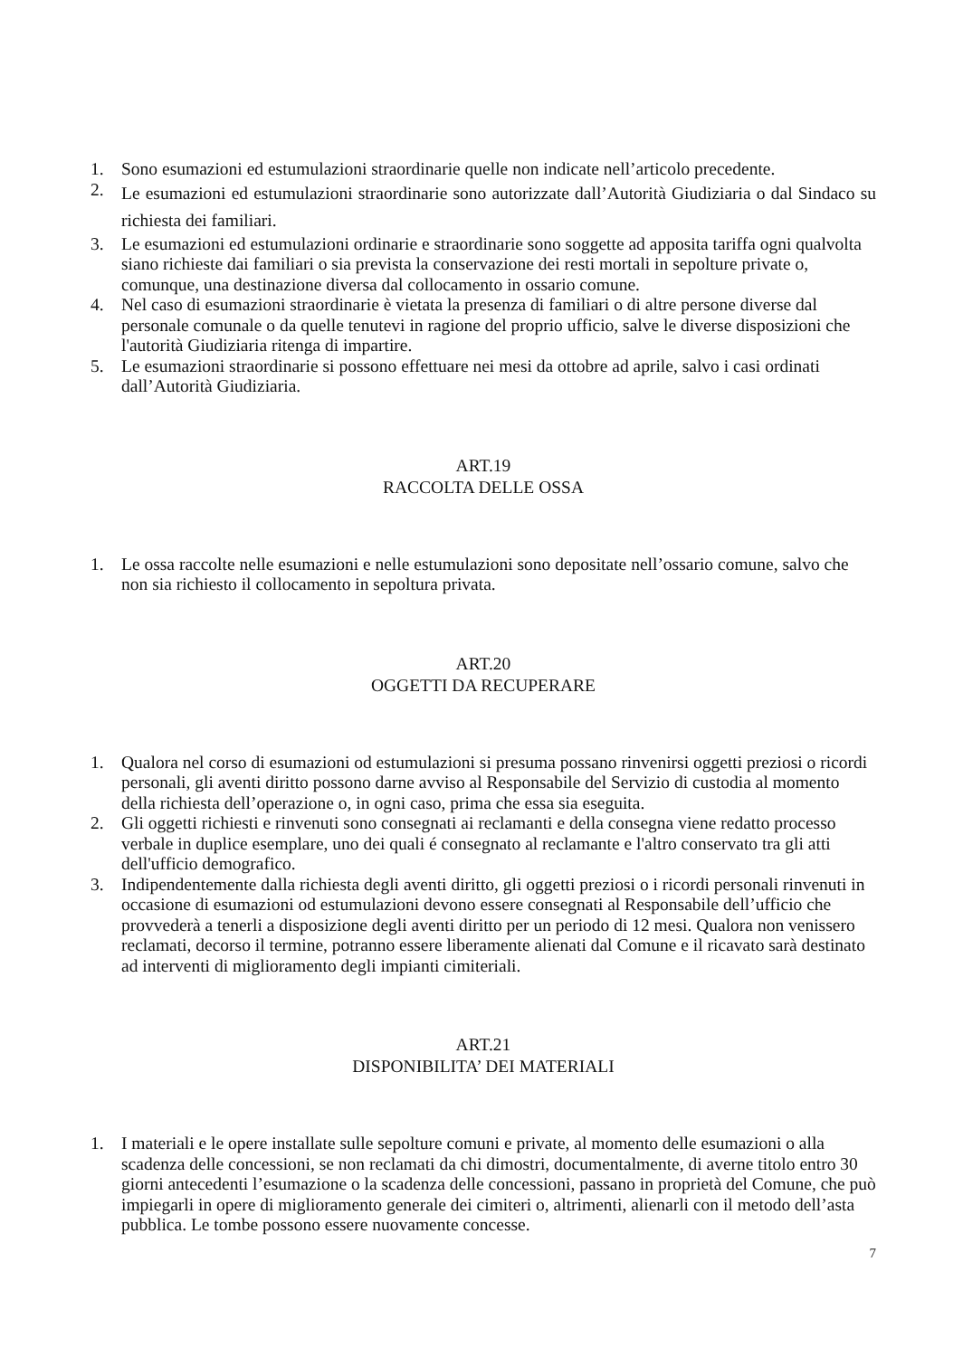1. Sono esumazioni ed estumulazioni straordinarie quelle non indicate nell’articolo precedente.
2. Le esumazioni ed estumulazioni straordinarie sono autorizzate dall’Autorità Giudiziaria o dal Sindaco su richiesta dei familiari.
3. Le esumazioni ed estumulazioni ordinarie e straordinarie sono soggette ad apposita tariffa ogni qualvolta siano richieste dai familiari o sia prevista la conservazione dei resti mortali in sepolture private o, comunque, una destinazione diversa dal collocamento in ossario comune.
4. Nel caso di esumazioni straordinarie è vietata la presenza di familiari o di altre persone diverse dal personale comunale o da quelle tenutevi in ragione del proprio ufficio, salve le diverse disposizioni che l'autorità Giudiziaria ritenga di impartire.
5. Le esumazioni straordinarie si possono effettuare nei mesi da ottobre ad aprile, salvo i casi ordinati dall’Autorità Giudiziaria.
ART.19
RACCOLTA DELLE OSSA
1. Le ossa raccolte nelle esumazioni e nelle estumulazioni sono depositate nell’ossario comune, salvo che non sia richiesto il collocamento in sepoltura privata.
ART.20
OGGETTI DA RECUPERARE
1. Qualora nel corso di esumazioni od estumulazioni si presuma possano rinvenirsi oggetti preziosi o ricordi personali, gli aventi diritto possono darne avviso al Responsabile del Servizio di custodia al momento della richiesta dell’operazione o, in ogni caso, prima che essa sia eseguita.
2. Gli oggetti richiesti e rinvenuti sono consegnati ai reclamanti e della consegna viene redatto processo verbale in duplice esemplare, uno dei quali é consegnato al reclamante e l'altro conservato tra gli atti dell'ufficio demografico.
3. Indipendentemente dalla richiesta degli aventi diritto, gli oggetti preziosi o i ricordi personali rinvenuti in occasione di esumazioni od estumulazioni devono essere consegnati al Responsabile dell’ufficio che provvederà a tenerli a disposizione degli aventi diritto per un periodo di 12 mesi. Qualora non venissero reclamati, decorso il termine, potranno essere liberamente alienati dal Comune e il ricavato sarà destinato ad interventi di miglioramento degli impianti cimiteriali.
ART.21
DISPONIBILITA’ DEI MATERIALI
1. I materiali e le opere installate sulle sepolture comuni e private, al momento delle esumazioni o alla scadenza delle concessioni, se non reclamati da chi dimostri, documentalmente, di averne titolo entro 30 giorni antecedenti l’esumazione o la scadenza delle concessioni, passano in proprietà del Comune, che può impiegarli in opere di miglioramento generale dei cimiteri o, altrimenti, alienarli con il metodo dell’asta pubblica. Le tombe possono essere nuovamente concesse.
7